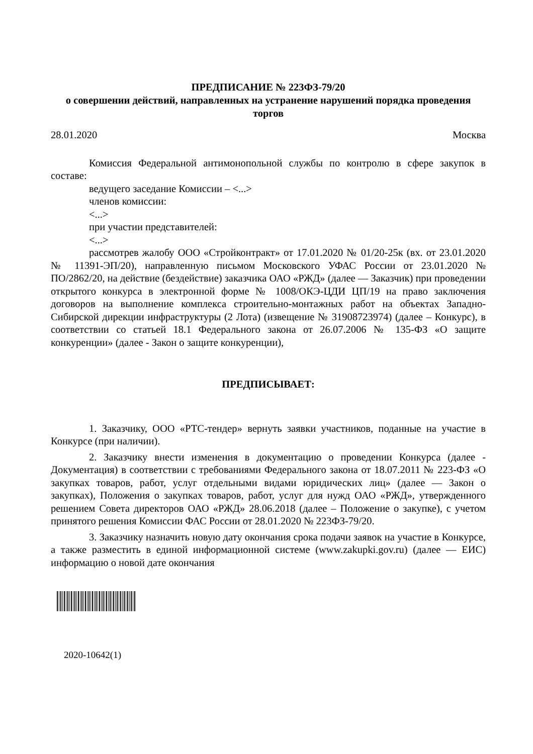ПРЕДПИСАНИЕ № 223ФЗ-79/20
о совершении действий, направленных на устранение нарушений порядка проведения торгов
28.01.2020 Москва
Комиссия Федеральной антимонопольной службы по контролю в сфере закупок в составе:
ведущего заседание Комиссии – <...>
членов комиссии:
<...>
при участии представителей:
<...>
рассмотрев жалобу ООО «Стройконтракт» от 17.01.2020 № 01/20-25к (вх. от 23.01.2020 № 11391-ЭП/20), направленную письмом Московского УФАС России от 23.01.2020 № ПО/2862/20, на действие (бездействие) заказчика ОАО «РЖД» (далее — Заказчик) при проведении открытого конкурса в электронной форме № 1008/ОКЭ-ЦДИ ЦП/19 на право заключения договоров на выполнение комплекса строительно-монтажных работ на объектах Западно-Сибирской дирекции инфраструктуры (2 Лота) (извещение № 31908723974) (далее – Конкурс), в соответствии со статьей 18.1 Федерального закона от 26.07.2006 № 135-ФЗ «О защите конкуренции» (далее - Закон о защите конкуренции),
ПРЕДПИСЫВАЕТ:
1. Заказчику, ООО «РТС-тендер» вернуть заявки участников, поданные на участие в Конкурсе (при наличии).
2. Заказчику внести изменения в документацию о проведении Конкурса (далее - Документация) в соответствии с требованиями Федерального закона от 18.07.2011 № 223-ФЗ «О закупках товаров, работ, услуг отдельными видами юридических лиц» (далее — Закон о закупках), Положения о закупках товаров, работ, услуг для нужд ОАО «РЖД», утвержденного решением Совета директоров ОАО «РЖД» 28.06.2018 (далее – Положение о закупке), с учетом принятого решения Комиссии ФАС России от 28.01.2020 № 223ФЗ-79/20.
3. Заказчику назначить новую дату окончания срока подачи заявок на участие в Конкурсе, а также разместить в единой информационной системе (www.zakupki.gov.ru) (далее — ЕИС) информацию о новой дате окончания
2020-10642(1)